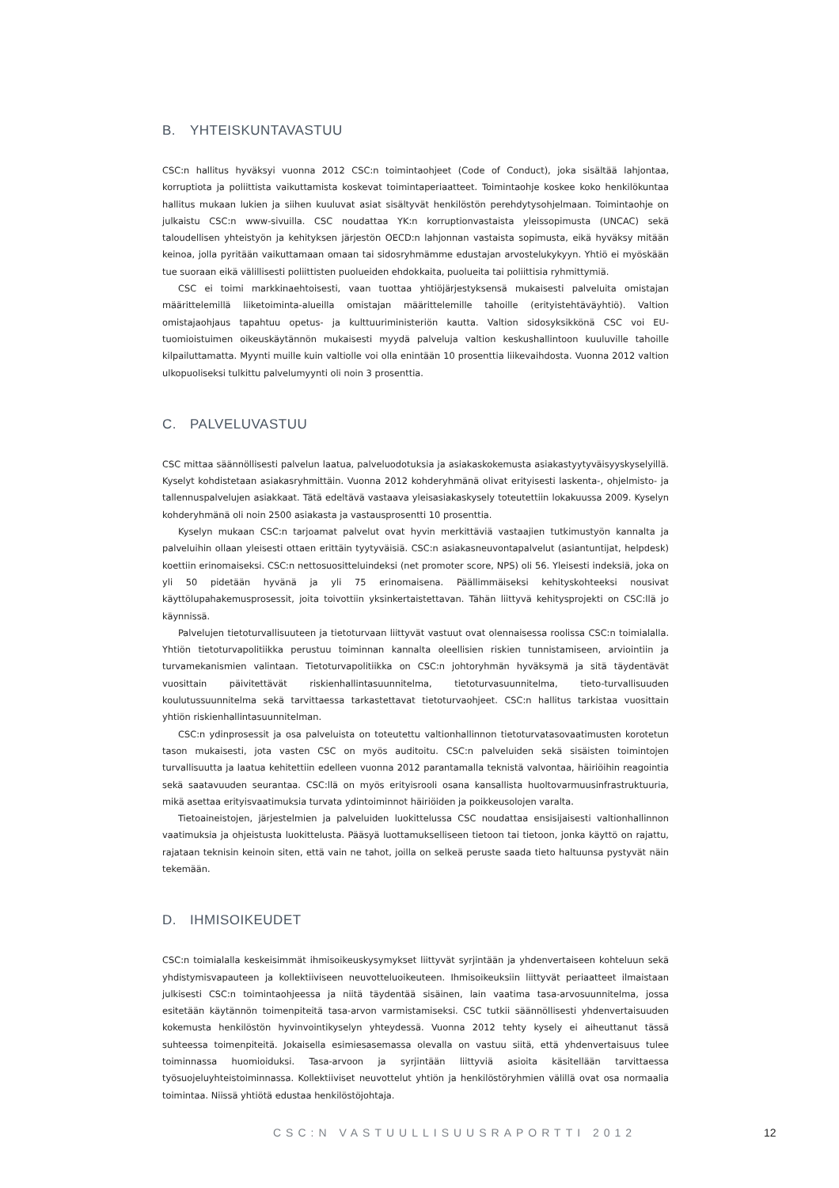B. YHTEISKUNTAVASTUU
CSC:n hallitus hyväksyi vuonna 2012 CSC:n toimintaohjeet (Code of Conduct), joka sisältää lahjontaa, korruptiota ja poliittista vaikuttamista koskevat toimintaperiaatteet. Toimintaohje koskee koko henkilökuntaa hallitus mukaan lukien ja siihen kuuluvat asiat sisältyvät henkilöstön perehdytysohjelmaan. Toimintaohje on julkaistu CSC:n www-sivuilla. CSC noudattaa YK:n korruptionvastaista yleissopimusta (UNCAC) sekä taloudellisen yhteistyön ja kehityksen järjestön OECD:n lahjonnan vastaista sopimusta, eikä hyväksy mitään keinoa, jolla pyritään vaikuttamaan omaan tai sidosryhmämme edustajan arvostelukykyyn. Yhtiö ei myöskään tue suoraan eikä välillisesti poliittisten puolueiden ehdokkaita, puolueita tai poliittisia ryhmittymiä.
CSC ei toimi markkinaehtoisesti, vaan tuottaa yhtiöjärjestyksensä mukaisesti palveluita omistajan määrittelemillä liiketoiminta-alueilla omistajan määrittelemille tahoille (erityistehtäväyhtiö). Valtion omistajaohjaus tapahtuu opetus- ja kulttuuriministeriön kautta. Valtion sidosyksikkönä CSC voi EU-tuomioistuimen oikeuskäytännön mukaisesti myydä palveluja valtion keskushallintoon kuuluville tahoille kilpailuttamatta. Myynti muille kuin valtiolle voi olla enintään 10 prosenttia liikevaihdosta. Vuonna 2012 valtion ulkopuoliseksi tulkittu palvelumyynti oli noin 3 prosenttia.
C. PALVELUVASTUU
CSC mittaa säännöllisesti palvelun laatua, palveluodotuksia ja asiakaskokemusta asiakastyytyväisyyskyselyillä. Kyselyt kohdistetaan asiakasryhmittäin. Vuonna 2012 kohderyhmänä olivat erityisesti laskenta-, ohjelmisto- ja tallennuspalvelujen asiakkaat. Tätä edeltävä vastaava yleisasiakaskysely toteutettiin lokakuussa 2009. Kyselyn kohderyhmänä oli noin 2500 asiakasta ja vastausprosentti 10 prosenttia.
Kyselyn mukaan CSC:n tarjoamat palvelut ovat hyvin merkittäviä vastaajien tutkimustyön kannalta ja palveluihin ollaan yleisesti ottaen erittäin tyytyväisiä. CSC:n asiakasneuvontapalvelut (asiantuntijat, helpdesk) koettiin erinomaiseksi. CSC:n nettosuositteluindeksi (net promoter score, NPS) oli 56. Yleisesti indeksiä, joka on yli 50 pidetään hyvänä ja yli 75 erinomaisena. Päällimmäiseksi kehityskohteeksi nousivat käyttölupahakemusprosessit, joita toivottiin yksinkertaistettavan. Tähän liittyvä kehitysprojekti on CSC:llä jo käynnissä.
Palvelujen tietoturvallisuuteen ja tietoturvaan liittyvät vastuut ovat olennaisessa roolissa CSC:n toimialalla. Yhtiön tietoturvapolitiikka perustuu toiminnan kannalta oleellisien riskien tunnistamiseen, arviointiin ja turvamekanismien valintaan. Tietoturvapolitiikka on CSC:n johtoryhmän hyväksymä ja sitä täydentävät vuosittain päivitettävät riskienhallintasuunnitelma, tietoturvasuunnitelma, tieto-turvallisuuden koulutussuunnitelma sekä tarvittaessa tarkastettavat tietoturvaohjeet. CSC:n hallitus tarkistaa vuosittain yhtiön riskienhallintasuunnitelman.
CSC:n ydinprosessit ja osa palveluista on toteutettu valtionhallinnon tietoturvatasovaatimusten korotetun tason mukaisesti, jota vasten CSC on myös auditoitu. CSC:n palveluiden sekä sisäisten toimintojen turvallisuutta ja laatua kehitettiin edelleen vuonna 2012 parantamalla teknistä valvontaa, häiriöihin reagointia sekä saatavuuden seurantaa. CSC:llä on myös erityisrooli osana kansallista huoltovarmuusinfrastruktuuria, mikä asettaa erityisvaatimuksia turvata ydintoiminnot häiriöiden ja poikkeusolojen varalta.
Tietoaineistojen, järjestelmien ja palveluiden luokittelussa CSC noudattaa ensisijaisesti valtionhallinnon vaatimuksia ja ohjeistusta luokittelusta. Pääsyä luottamukselliseen tietoon tai tietoon, jonka käyttö on rajattu, rajataan teknisin keinoin siten, että vain ne tahot, joilla on selkeä peruste saada tieto haltuunsa pystyvät näin tekemään.
D. IHMISOIKEUDET
CSC:n toimialalla keskeisimmät ihmisoikeuskysymykset liittyvät syrjintään ja yhdenvertaiseen kohteluun sekä yhdistymisvapauteen ja kollektiiviseen neuvotteluoikeuteen. Ihmisoikeuksiin liittyvät periaatteet ilmaistaan julkisesti CSC:n toimintaohjeessa ja niitä täydentää sisäinen, lain vaatima tasa-arvosuunnitelma, jossa esitetään käytännön toimenpiteitä tasa-arvon varmistamiseksi. CSC tutkii säännöllisesti yhdenvertaisuuden kokemusta henkilöstön hyvinvointikyselyn yhteydessä. Vuonna 2012 tehty kysely ei aiheuttanut tässä suhteessa toimenpiteitä. Jokaisella esimiesasemassa olevalla on vastuu siitä, että yhdenvertaisuus tulee toiminnassa huomioiduksi. Tasa-arvoon ja syrjintään liittyviä asioita käsitellään tarvittaessa työsuojeluyhteistoiminnassa. Kollektiiviset neuvottelut yhtiön ja henkilöstöryhmien välillä ovat osa normaalia toimintaa. Niissä yhtiötä edustaa henkilöstöjohtaja.
CSC:N VASTUULLISUUSRAPORTTI 2012 12